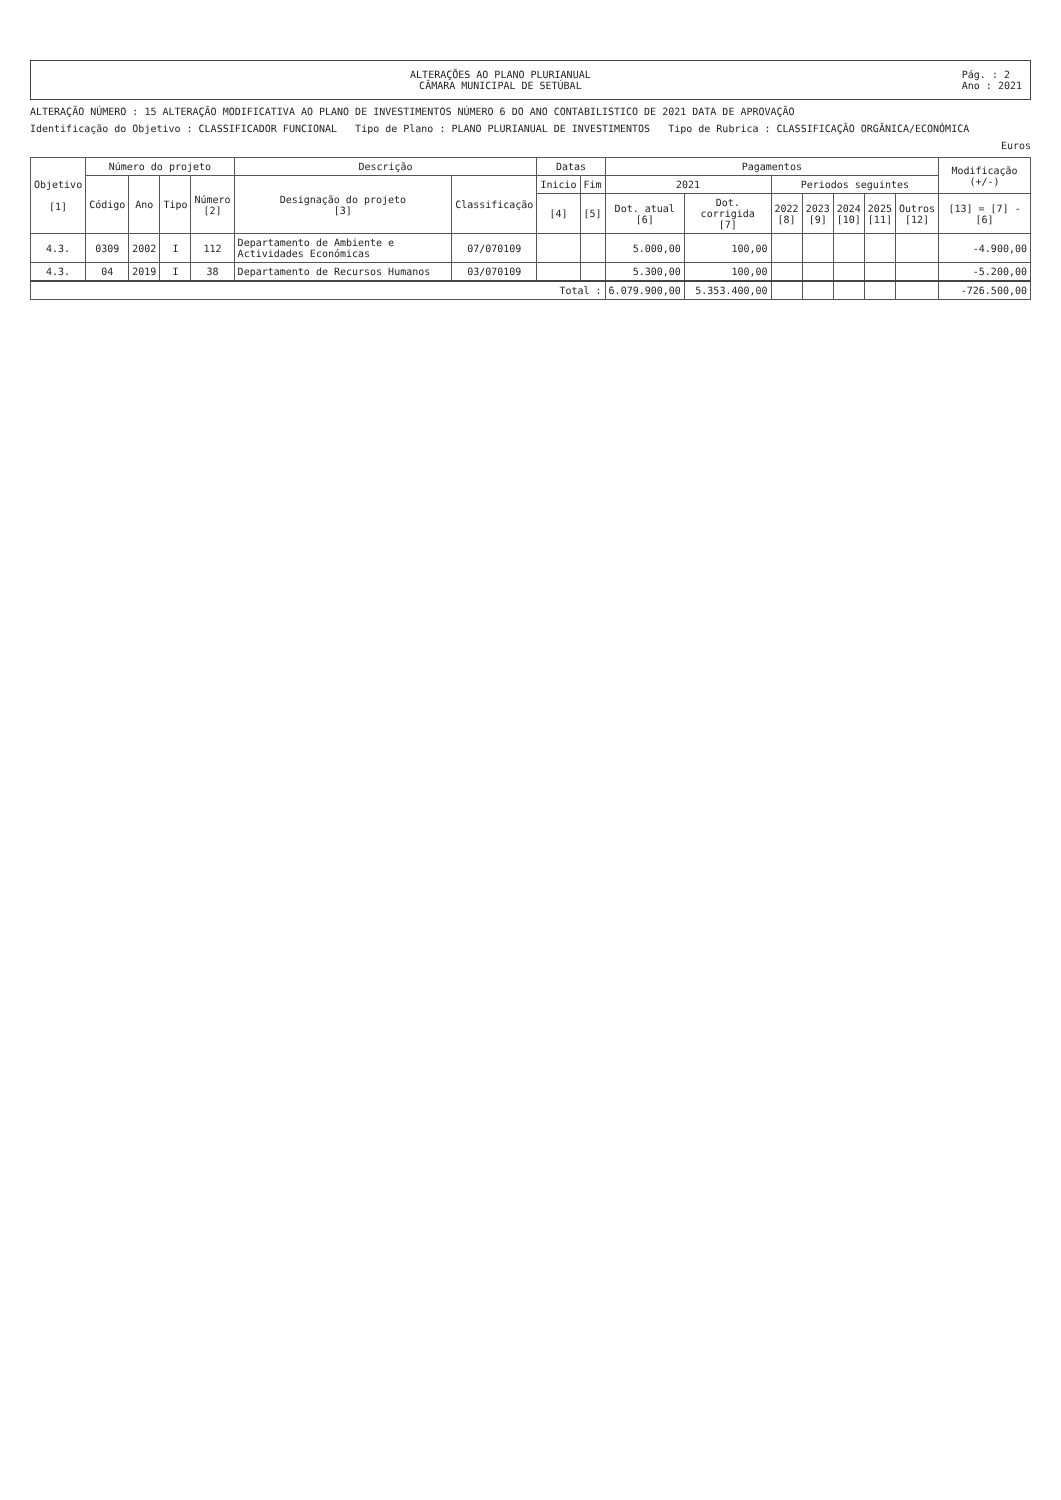ALTERAÇÕES AO PLANO PLURIANUAL
CÂMARA MUNICIPAL DE SETÚBAL
Pág. : 2
Ano : 2021
ALTERAÇÃO NÚMERO : 15 ALTERAÇÃO MODIFICATIVA AO PLANO DE INVESTIMENTOS NÚMERO 6 DO ANO CONTABILISTICO DE 2021 DATA DE APROVAÇÃO
Identificação do Objetivo : CLASSIFICADOR FUNCIONAL Tipo de Plano : PLANO PLURIANUAL DE INVESTIMENTOS Tipo de Rubrica : CLASSIFICAÇÃO ORGÂNICA/ECONÓMICA
Euros
| Objetivo [1] | Número do projeto | | | | Descrição | | Datas | | Pagamentos | | | | | | | Modificação (+/-) |
| --- | --- | --- | --- | --- | --- | --- | --- | --- | --- | --- | --- | --- | --- | --- | --- | --- |
| | Código | Ano | Tipo | Número [2] | Designação do projeto [3] | Classificação | Inicio | Fim | 2021 | | Periodos seguintes | | | | | |
| | | | | | | | [4] | [5] | Dot. atual [6] | Dot. corrigida [7] | 2022 [8] | 2023 [9] | 2024 [10] | 2025 [11] | Outros [12] | [13] = [7] - [6] |
| 4.3. | 0309 | 2002 | I | 112 | Departamento de Ambiente e Actividades Económicas | 07/070109 | | | 5.000,00 | 100,00 | | | | | | -4.900,00 |
| 4.3. | 04 | 2019 | I | 38 | Departamento de Recursos Humanos | 03/070109 | | | 5.300,00 | 100,00 | | | | | | -5.200,00 |
| Total : | | | | | | | | | 6.079.900,00 | 5.353.400,00 | | | | | | -726.500,00 |